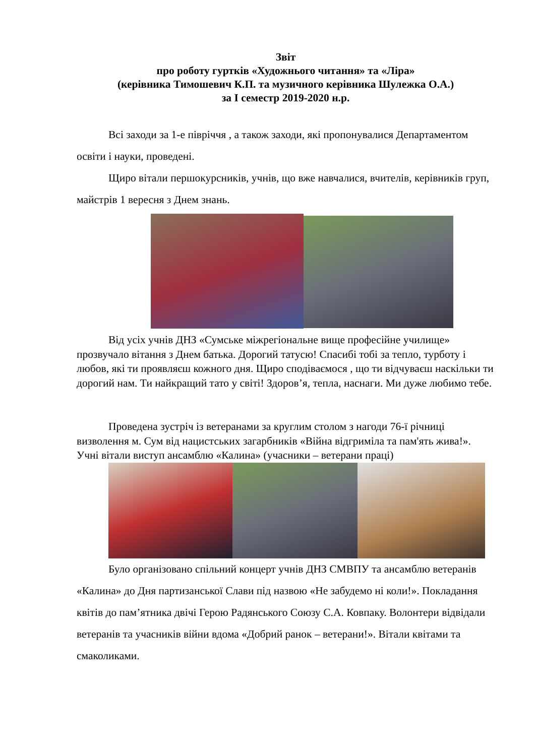Звіт
про роботу гуртків «Художнього читання» та «Ліра»
(керівника Тимошевич К.П. та музичного керівника Шулежка О.А.)
за І семестр 2019-2020 н.р.
Всі заходи за 1-е півріччя , а також заходи, які пропонувалися Департаментом освіти і науки, проведені.
Щиро вітали першокурсників, учнів, що вже навчалися, вчителів, керівників груп, майстрів 1 вересня з Днем знань.
Від усіх учнів ДНЗ «Сумське міжрегіональне вище професійне училище» прозвучало вітання з Днем батька. Дорогий татусю! Спасибі тобі за тепло, турботу і любов, які ти проявляєш кожного дня. Щиро сподіваємося , що ти відчуваєш наскільки ти дорогий нам. Ти найкращий тато у світі! Здоров’я, тепла, наснаги. Ми дуже любимо тебе.
Проведена зустріч із ветеранами за круглим столом з нагоди 76-ї річниці визволення м. Сум від нацистських загарбників «Війна відгриміла та пам'ять жива!». Учні вітали виступ ансамблю «Калина» (учасники – ветерани праці)
Було організовано спільний концерт учнів ДНЗ СМВПУ та ансамблю ветеранів «Калина» до Дня партизанської Слави під назвою «Не забудемо ні коли!». Покладання квітів до пам’ятника двічі Герою Радянського Союзу С.А. Ковпаку. Волонтери відвідали ветеранів та учасників війни вдома «Добрий ранок – ветерани!». Вітали квітами та смаколиками.